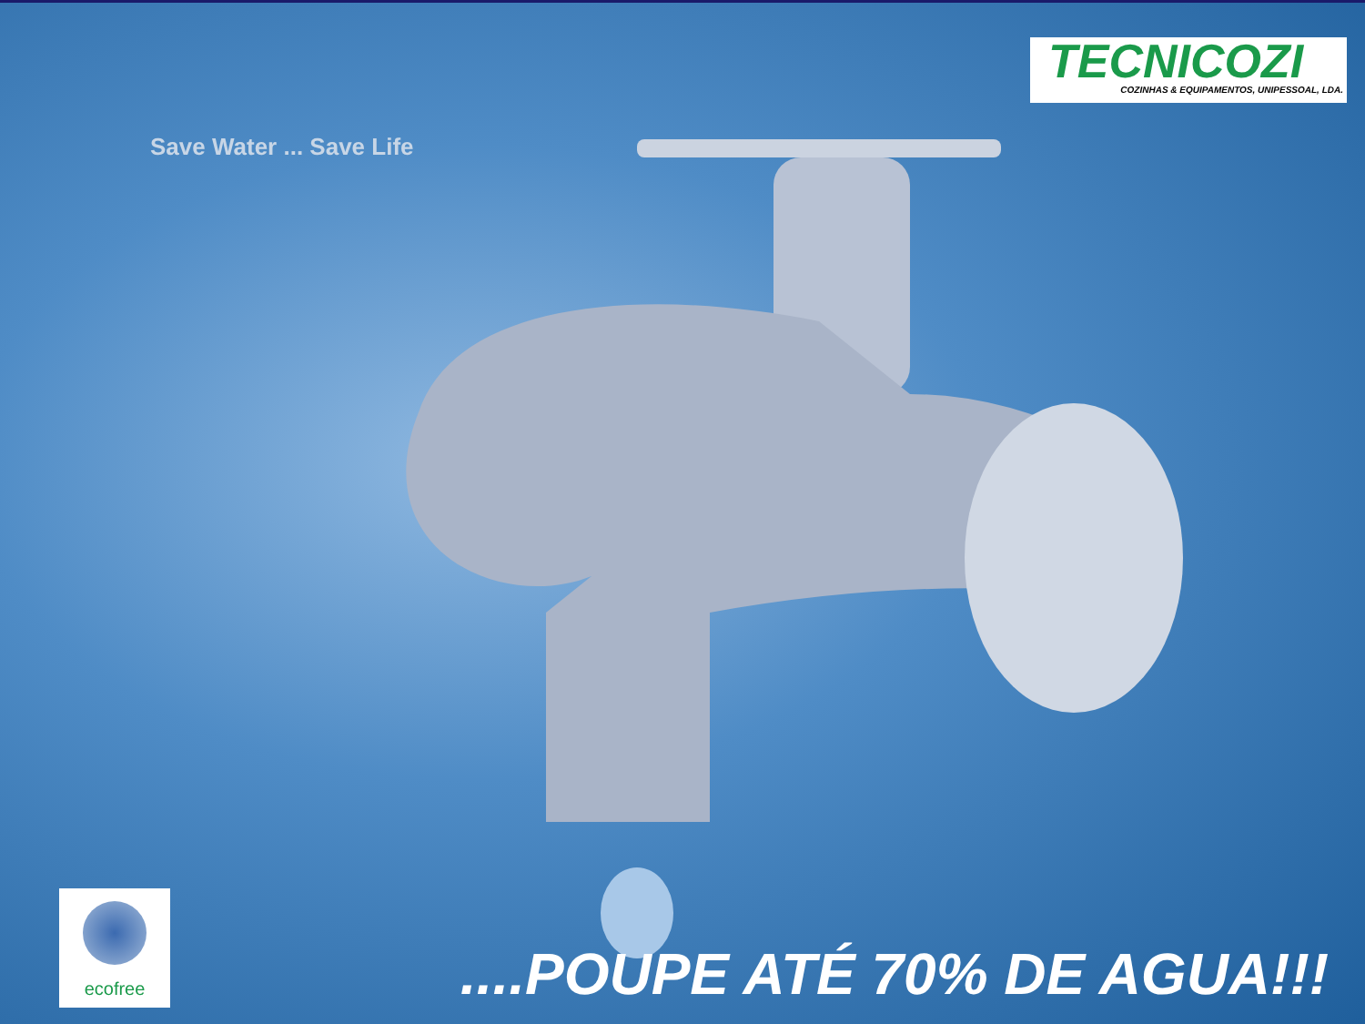Save Water ... Save Life
TECNICOZI
COZINHAS & EQUIPAMENTOS, UNIPESSOAL, LDA.
ecofree
....POUPE ATÉ 70% DE AGUA!!!